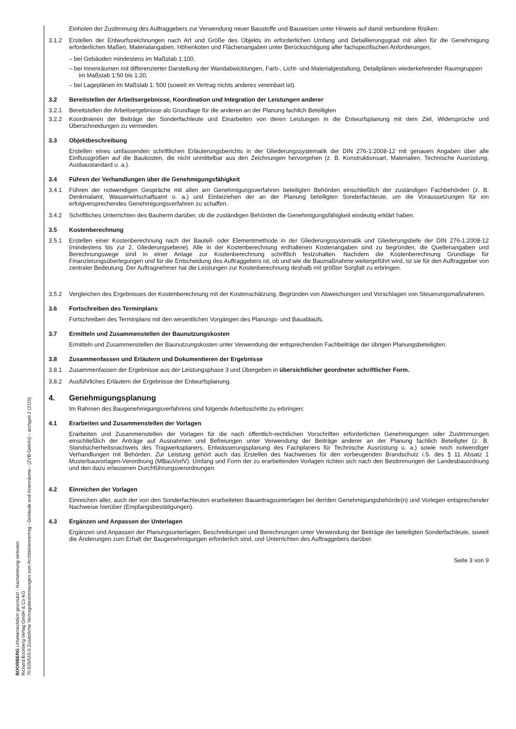BOORBERG Urheberrechtlich geschützt - Nachahmung verboten
Richard Boorberg Verlag GmbH & Co KG
70.625/010.0 Zusätzliche Vertragsbestimmungen zum Architektenvertrag - Gebäude und Innenräume - (ZVB-Geb/In) – archgeb 2 (2115)
Einholen der Zustimmung des Auftraggebers zur Verwendung neuer Baustoffe und Bauweisen unter Hinweis auf damit verbundene Risiken.
3.1.2 Erstellen der Entwurfszeichnungen nach Art und Größe des Objekts im erforderlichen Umfang und Detaillierungsgrad mit allen für die Genehmigung erforderlichen Maßen, Materialangaben, Höhenkoten und Flächenangaben unter Berücksichtigung aller fachspezifischen Anforderungen,
– bei Gebäuden mindestens im Maßstab 1:100,
– bei Innenräumen mit differenzierter Darstellung der Wandabwicklungen, Farb-, Licht- und Materialgestaltung, Detailplänen wiederkehrender Raumgruppen im Maßstab 1:50 bis 1:20,
– bei Lageplänen im Maßstab 1: 500 (soweit im Vertrag nichts anderes vereinbart ist).
3.2 Bereitstellen der Arbeitsergebnisse, Koordination und Integration der Leistungen anderer
3.2.1 Bereitstellen der Arbeitsergebnisse als Grundlage für die anderen an der Planung fachlich Beteiligten
3.2.2 Koordinieren der Beiträge der Sonderfachleute und Einarbeiten von deren Leistungen in die Entwurfsplanung mit dem Ziel, Widersprüche und Überschneidungen zu vermeiden.
3.3 Objektbeschreibung
Erstellen eines umfassenden schriftlichen Erläuterungsberichts in der Gliederungssystematik der DIN 276-1:2008-12 mit genauen Angaben über alle Einflussgrößen auf die Baukosten, die nicht unmittelbar aus den Zeichnungen hervorgehen (z. B. Konstruktionsart, Materialien, Technische Ausrüstung, Ausbaustandard u. a.).
3.4 Führen der Verhandlungen über die Genehmigungsfähigkeit
3.4.1 Führen der notwendigen Gespräche mit allen am Genehmigungsverfahren beteiligten Behörden einschließlich der zuständigen Fachbehörden (z. B. Denkmalamt, Wasserwirtschaftsamt o. a.) und Einbeziehen der an der Planung beteiligten Sonderfachleute, um die Voraussetzungen für ein erfolgversprechendes Genehmigungsverfahren zu schaffen.
3.4.2 Schriftliches Unterrichten des Bauherrn darüber, ob die zuständigen Behörden die Genehmigungsfähigkeit eindeutig erklärt haben.
3.5 Kostenberechnung
3.5.1 Erstellen einer Kostenberechnung nach der Bauteil- oder Elementmethode in der Gliederungssystematik und Gliederungstiefe der DIN 276-1:2008-12 (mindestens bis zur 2. Gliederungsebene). Alle in der Kostenberechnung enthaltenen Kostenangaben sind zu begründen, die Quellenangaben und Berechnungswege sind in einer Anlage zur Kostenberechnung schriftlich festzuhalten. Nachdem die Kostenberechnung Grundlage für Finanzierungsüberlegungen und für die Entscheidung des Auftraggebers ist, ob und wie die Baumaßnahme weitergeführt wird, ist sie für den Auftraggeber von zentraler Bedeutung. Der Auftragnehmer hat die Leistungen zur Kostenberechnung deshalb mit größter Sorgfalt zu erbringen.
3.5.2 Vergleichen des Ergebnisses der Kostenberechnung mit der Kostenschätzung, Begründen von Abweichungen und Vorschlagen von Steuerungsmaßnahmen.
3.6 Fortschreiben des Terminplans
Fortschreiben des Terminplans mit den wesentlichen Vorgängen des Planungs- und Bauablaufs.
3.7 Ermitteln und Zusammenstellen der Baunutzungskosten
Ermitteln und Zusammenstellen der Baunutzungskosten unter Verwendung der entsprechenden Fachbeiträge der übrigen Planungsbeteiligten.
3.8 Zusammenfassen und Erläutern und Dokumentieren der Ergebnisse
3.8.1 Zusammenfassen der Ergebnisse aus der Leistungsphase 3 und Übergeben in übersichtlicher geordneter schriftlicher Form.
3.8.2 Ausführliches Erläutern der Ergebnisse der Entwurfsplanung.
4. Genehmigungsplanung
Im Rahmen des Baugenehmigungsverfahrens sind folgende Arbeitsschritte zu erbringen:
4.1 Erarbeiten und Zusammenstellen der Vorlagen
Erarbeiten und Zusammenstellen der Vorlagen für die nach öffentlich-rechtlichen Vorschriften erforderlichen Genehmigungen oder Zustimmungen einschließlich der Anträge auf Ausnahmen und Befreiungen unter Verwendung der Beiträge anderer an der Planung fachlich Beteiligter (z. B. Standsicherheitsnachweis des Tragwerksplaners, Entwässerungsplanung des Fachplaners für Technische Ausrüstung u. a.) sowie noch notwendiger Verhandlungen mit Behörden. Zur Leistung gehört auch das Erstellen des Nachweises für den vorbeugenden Brandschutz i.S. des § 11 Absatz 1 Musterbauvorlagen-Verordnung (MBauVorlV). Umfang und Form der zu erarbeitenden Vorlagen richten sich nach den Bestimmungen der Landesbauordnung und den dazu erlassenen Durchführungsverordnungen.
4.2 Einreichen der Vorlagen
Einreichen aller, auch der von den Sonderfachleuten erarbeiteten Bauantragsunterlagen bei der/den Genehmigungsbehörde(n) und Vorlegen entsprechender Nachweise hierüber (Empfangsbestätigungen).
4.3 Ergänzen und Anpassen der Unterlagen
Ergänzen und Anpassen der Planungsunterlagen, Beschreibungen und Berechnungen unter Verwendung der Beiträge der beteiligten Sonderfachleute, soweit die Änderungen zum Erhalt der Baugenehmigungen erforderlich sind, und Unterrichten des Auftraggebers darüber.
Seite 3 von 9